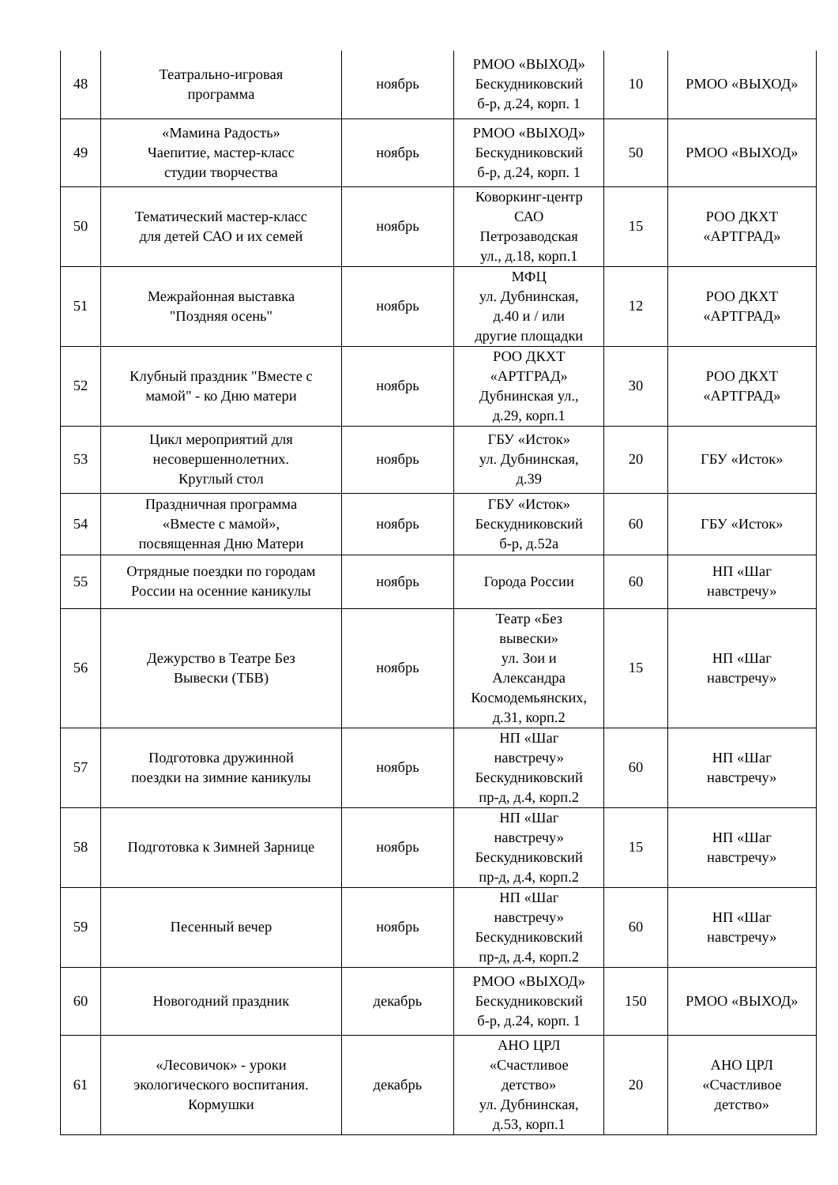| 48 | Театрально-игровая программа | ноябрь | РМОО «ВЫХОД» Бескудниковский б-р, д.24, корп. 1 | 10 | РМОО «ВЫХОД» |
| 49 | «Мамина Радость» Чаепитие, мастер-класс студии творчества | ноябрь | РМОО «ВЫХОД» Бескудниковский б-р, д.24, корп. 1 | 50 | РМОО «ВЫХОД» |
| 50 | Тематический мастер-класс для детей САО и их семей | ноябрь | Коворкинг-центр САО Петрозаводская ул., д.18, корп.1 | 15 | РОО ДКХТ «АРТГРАД» |
| 51 | Межрайонная выставка "Поздняя осень" | ноябрь | МФЦ ул. Дубнинская, д.40 и / или другие площадки | 12 | РОО ДКХТ «АРТГРАД» |
| 52 | Клубный праздник "Вместе с мамой" - ко Дню матери | ноябрь | РОО ДКХТ «АРТГРАД» Дубнинская ул., д.29, корп.1 | 30 | РОО ДКХТ «АРТГРАД» |
| 53 | Цикл мероприятий для несовершеннолетних. Круглый стол | ноябрь | ГБУ «Исток» ул. Дубнинская, д.39 | 20 | ГБУ «Исток» |
| 54 | Праздничная программа «Вместе с мамой», посвященная Дню Матери | ноябрь | ГБУ «Исток» Бескудниковский б-р, д.52а | 60 | ГБУ «Исток» |
| 55 | Отрядные поездки по городам России на осенние каникулы | ноябрь | Города России | 60 | НП «Шаг навстречу» |
| 56 | Дежурство в Театре Без Вывески (ТБВ) | ноябрь | Театр «Без вывески» ул. Зои и Александра Космодемьянских, д.31, корп.2 | 15 | НП «Шаг навстречу» |
| 57 | Подготовка дружинной поездки на зимние каникулы | ноябрь | НП «Шаг навстречу» Бескудниковский пр-д, д.4, корп.2 | 60 | НП «Шаг навстречу» |
| 58 | Подготовка к Зимней Зарнице | ноябрь | НП «Шаг навстречу» Бескудниковский пр-д, д.4, корп.2 | 15 | НП «Шаг навстречу» |
| 59 | Песенный вечер | ноябрь | НП «Шаг навстречу» Бескудниковский пр-д, д.4, корп.2 | 60 | НП «Шаг навстречу» |
| 60 | Новогодний праздник | декабрь | РМОО «ВЫХОД» Бескудниковский б-р, д.24, корп. 1 | 150 | РМОО «ВЫХОД» |
| 61 | «Лесовичок» - уроки экологического воспитания. Кормушки | декабрь | АНО ЦРЛ «Счастливое детство» ул. Дубнинская, д.53, корп.1 | 20 | АНО ЦРЛ «Счастливое детство» |